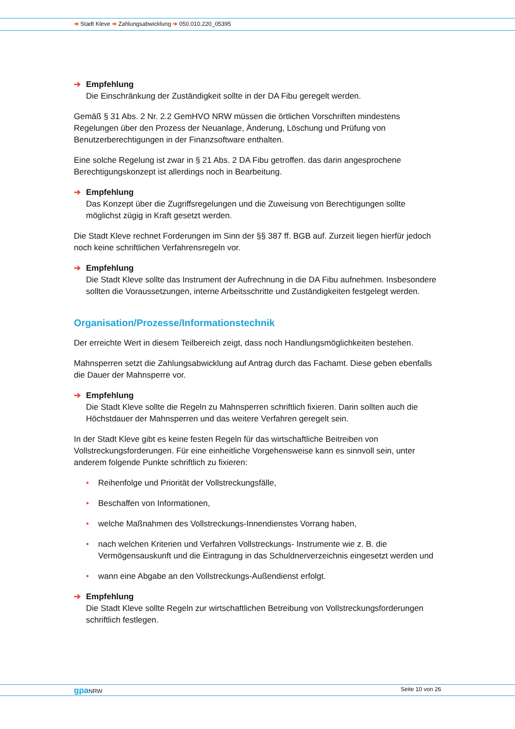➔ Stadt Kleve ➔ Zahlungsabwicklung ➔ 050.010.220_05395
➔ Empfehlung
Die Einschränkung der Zuständigkeit sollte in der DA Fibu geregelt werden.
Gemäß § 31 Abs. 2 Nr. 2.2 GemHVO NRW müssen die örtlichen Vorschriften mindestens Regelungen über den Prozess der Neuanlage, Änderung, Löschung und Prüfung von Benutzerberechtigungen in der Finanzsoftware enthalten.
Eine solche Regelung ist zwar in § 21 Abs. 2 DA Fibu getroffen. das darin angesprochene Berechtigungskonzept ist allerdings noch in Bearbeitung.
➔ Empfehlung
Das Konzept über die Zugriffsregelungen und die Zuweisung von Berechtigungen sollte möglichst zügig in Kraft gesetzt werden.
Die Stadt Kleve rechnet Forderungen im Sinn der §§ 387 ff. BGB auf. Zurzeit liegen hierfür jedoch noch keine schriftlichen Verfahrensregeln vor.
➔ Empfehlung
Die Stadt Kleve sollte das Instrument der Aufrechnung in die DA Fibu aufnehmen. Insbesondere sollten die Voraussetzungen, interne Arbeitsschritte und Zuständigkeiten festgelegt werden.
Organisation/Prozesse/Informationstechnik
Der erreichte Wert in diesem Teilbereich zeigt, dass noch Handlungsmöglichkeiten bestehen.
Mahnsperren setzt die Zahlungsabwicklung auf Antrag durch das Fachamt. Diese geben ebenfalls die Dauer der Mahnsperre vor.
➔ Empfehlung
Die Stadt Kleve sollte die Regeln zu Mahnsperren schriftlich fixieren. Darin sollten auch die Höchstdauer der Mahnsperren und das weitere Verfahren geregelt sein.
In der Stadt Kleve gibt es keine festen Regeln für das wirtschaftliche Beitreiben von Vollstreckungsforderungen. Für eine einheitliche Vorgehensweise kann es sinnvoll sein, unter anderem folgende Punkte schriftlich zu fixieren:
• Reihenfolge und Priorität der Vollstreckungsfälle,
• Beschaffen von Informationen,
• welche Maßnahmen des Vollstreckungs-Innendienstes Vorrang haben,
• nach welchen Kriterien und Verfahren Vollstreckungs- Instrumente wie z. B. die Vermögensauskunft und die Eintragung in das Schuldnerverzeichnis eingesetzt werden und
• wann eine Abgabe an den Vollstreckungs-Außendienst erfolgt.
➔ Empfehlung
Die Stadt Kleve sollte Regeln zur wirtschaftlichen Betreibung von Vollstreckungsforderungen schriftlich festlegen.
gpa NRW Seite 10 von 26